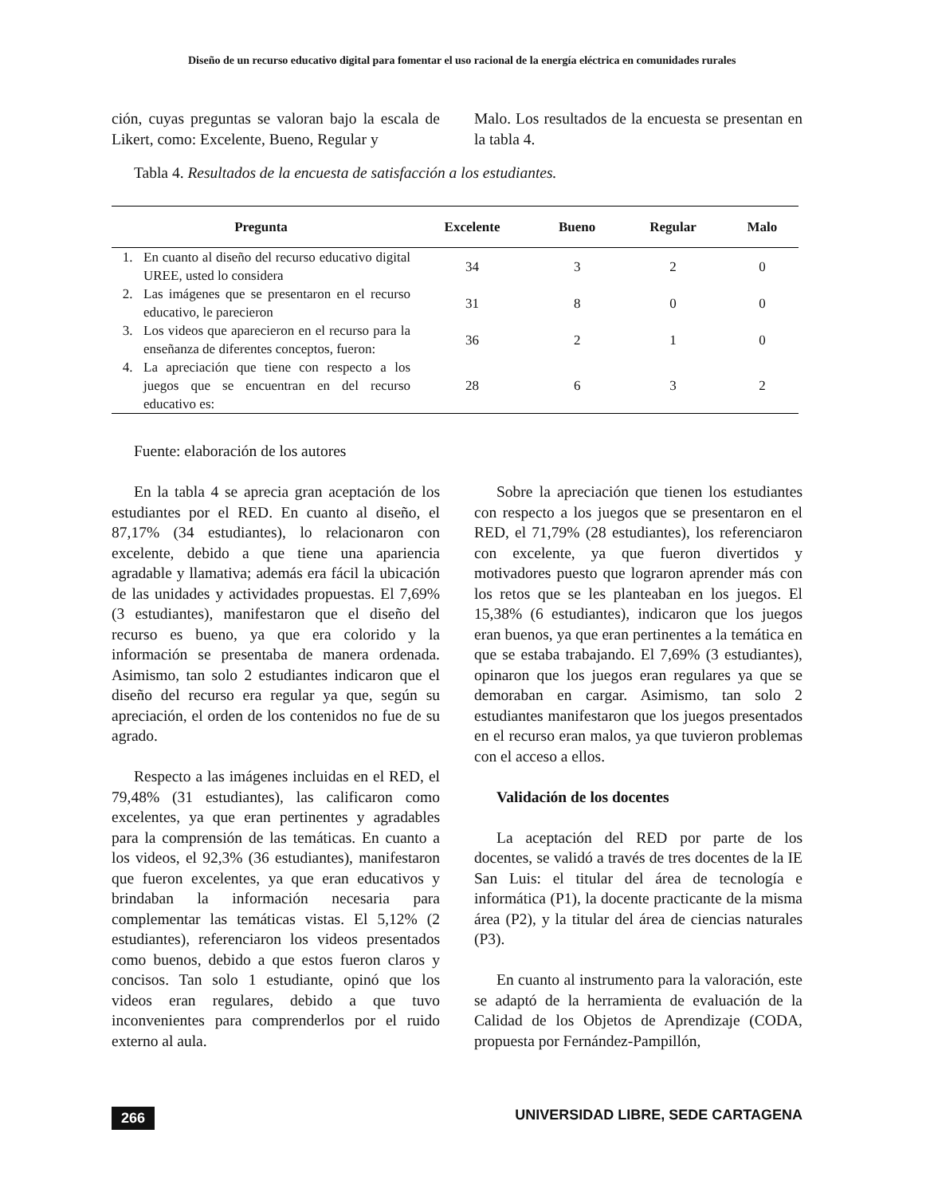Diseño de un recurso educativo digital para fomentar el uso racional de la energía eléctrica en comunidades rurales
ción, cuyas preguntas se valoran bajo la escala de Likert, como: Excelente, Bueno, Regular y
Malo. Los resultados de la encuesta se presentan en la tabla 4.
Tabla 4. Resultados de la encuesta de satisfacción a los estudiantes.
| Pregunta | | Excelente | Bueno | Regular | Malo |
| --- | --- | --- | --- | --- | --- |
| 1. | En cuanto al diseño del recurso educativo digital UREE, usted lo considera | 34 | 3 | 2 | 0 |
| 2. | Las imágenes que se presentaron en el recurso educativo, le parecieron | 31 | 8 | 0 | 0 |
| 3. | Los videos que aparecieron en el recurso para la enseñanza de diferentes conceptos, fueron: | 36 | 2 | 1 | 0 |
| 4. | La apreciación que tiene con respecto a los juegos que se encuentran en del recurso educativo es: | 28 | 6 | 3 | 2 |
Fuente: elaboración de los autores
En la tabla 4 se aprecia gran aceptación de los estudiantes por el RED. En cuanto al diseño, el 87,17% (34 estudiantes), lo relacionaron con excelente, debido a que tiene una apariencia agradable y llamativa; además era fácil la ubicación de las unidades y actividades propuestas. El 7,69% (3 estudiantes), manifestaron que el diseño del recurso es bueno, ya que era colorido y la información se presentaba de manera ordenada. Asimismo, tan solo 2 estudiantes indicaron que el diseño del recurso era regular ya que, según su apreciación, el orden de los contenidos no fue de su agrado.
Respecto a las imágenes incluidas en el RED, el 79,48% (31 estudiantes), las calificaron como excelentes, ya que eran pertinentes y agradables para la comprensión de las temáticas. En cuanto a los videos, el 92,3% (36 estudiantes), manifestaron que fueron excelentes, ya que eran educativos y brindaban la información necesaria para complementar las temáticas vistas. El 5,12% (2 estudiantes), referenciaron los videos presentados como buenos, debido a que estos fueron claros y concisos. Tan solo 1 estudiante, opinó que los videos eran regulares, debido a que tuvo inconvenientes para comprenderlos por el ruido externo al aula.
Sobre la apreciación que tienen los estudiantes con respecto a los juegos que se presentaron en el RED, el 71,79% (28 estudiantes), los referenciaron con excelente, ya que fueron divertidos y motivadores puesto que lograron aprender más con los retos que se les planteaban en los juegos. El 15,38% (6 estudiantes), indicaron que los juegos eran buenos, ya que eran pertinentes a la temática en que se estaba trabajando. El 7,69% (3 estudiantes), opinaron que los juegos eran regulares ya que se demoraban en cargar. Asimismo, tan solo 2 estudiantes manifestaron que los juegos presentados en el recurso eran malos, ya que tuvieron problemas con el acceso a ellos.
Validación de los docentes
La aceptación del RED por parte de los docentes, se validó a través de tres docentes de la IE San Luis: el titular del área de tecnología e informática (P1), la docente practicante de la misma área (P2), y la titular del área de ciencias naturales (P3).
En cuanto al instrumento para la valoración, este se adaptó de la herramienta de evaluación de la Calidad de los Objetos de Aprendizaje (CODA, propuesta por Fernández-Pampillón,
266 UNIVERSIDAD LIBRE, SEDE CARTAGENA